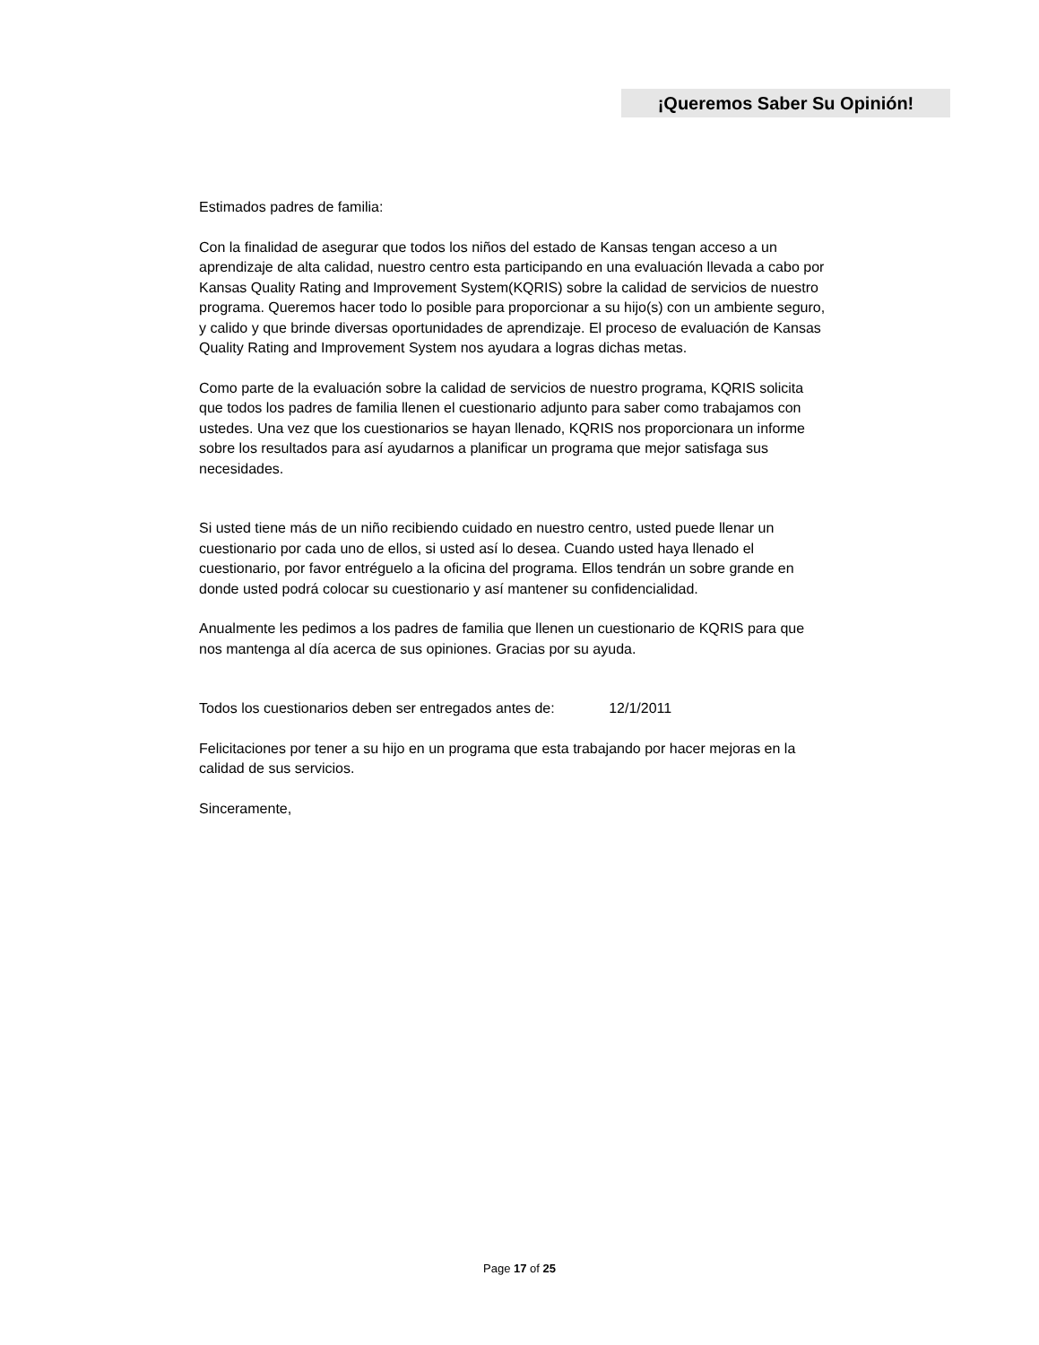¡Queremos Saber Su Opinión!
Estimados padres de familia:
Con la finalidad de asegurar que todos los niños del estado de Kansas tengan acceso a un aprendizaje de alta calidad, nuestro centro esta participando en una evaluación llevada a cabo por Kansas Quality Rating and Improvement System(KQRIS) sobre la calidad de servicios de nuestro programa. Queremos hacer todo lo posible para proporcionar a su hijo(s) con un ambiente seguro, y calido y que brinde diversas oportunidades de aprendizaje. El proceso de evaluación de Kansas Quality Rating and Improvement System nos ayudara a logras dichas metas.
Como parte de la evaluación sobre la calidad de servicios de nuestro programa, KQRIS solicita que todos los padres de familia llenen el cuestionario adjunto para saber como trabajamos con ustedes. Una vez que los cuestionarios se hayan llenado, KQRIS nos proporcionara un informe sobre los resultados para así ayudarnos a planificar un programa que mejor satisfaga sus necesidades.
Si usted tiene más de un niño recibiendo cuidado en nuestro centro, usted puede llenar un cuestionario por cada uno de ellos, si usted así lo desea. Cuando usted haya llenado el cuestionario, por favor entréguelo a la oficina del programa. Ellos tendrán un sobre grande en donde usted podrá colocar su cuestionario y así mantener su confidencialidad.
Anualmente les pedimos a los padres de familia que llenen un cuestionario de KQRIS para que nos mantenga al día acerca de sus opiniones. Gracias por su ayuda.
Todos los cuestionarios deben ser entregados antes de: 12/1/2011
Felicitaciones por tener a su hijo en un programa que esta trabajando por hacer mejoras en la calidad de sus servicios.
Sinceramente,
Page 17 of 25